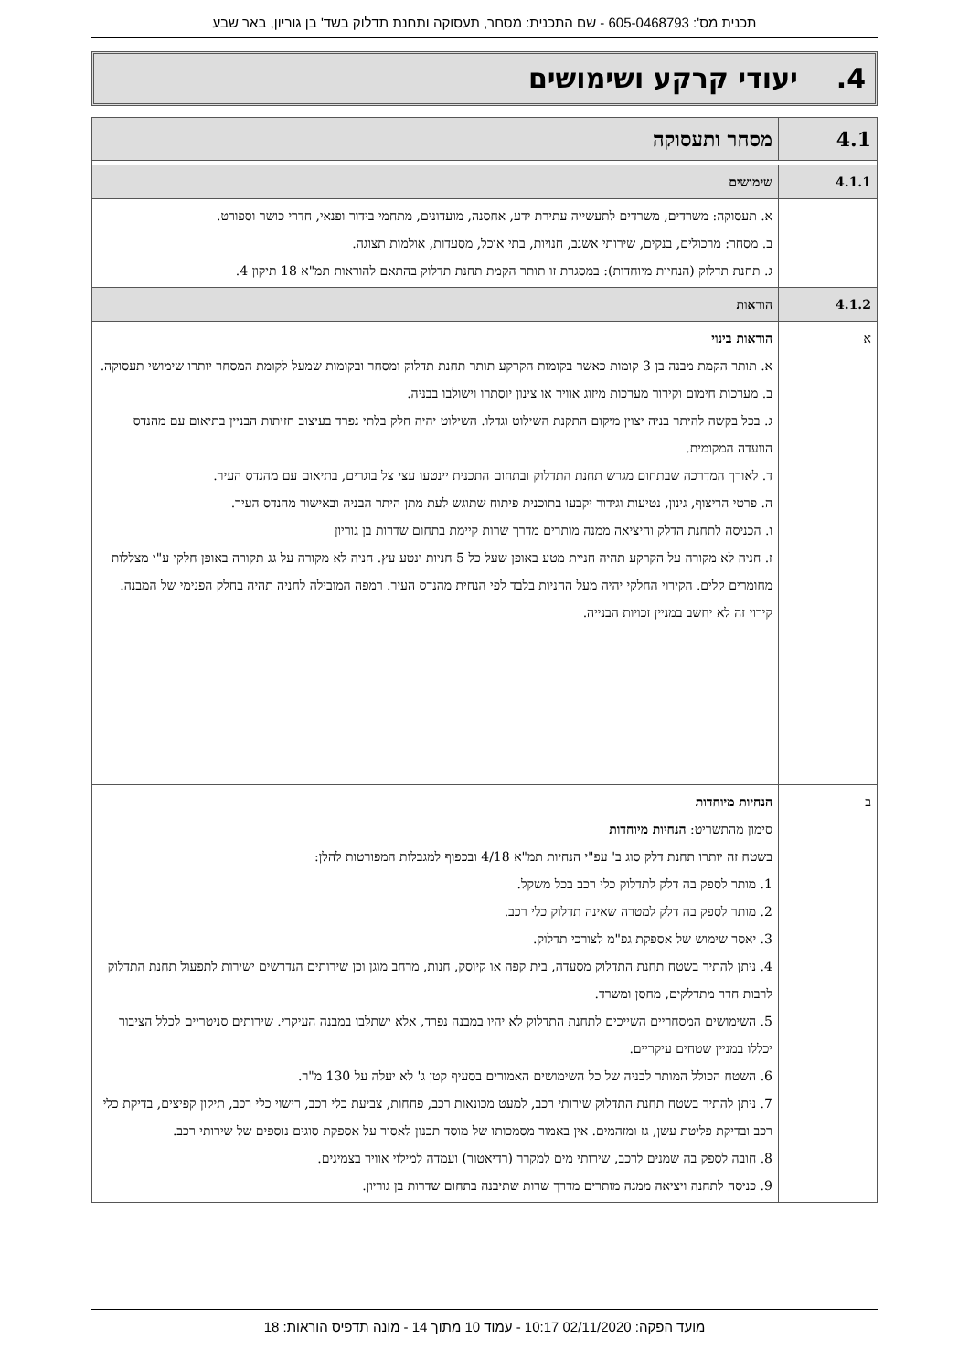תכנית מס': 605-0468793 - שם התכנית: מסחר, תעסוקה ותחנת תדלוק בשד' בן גוריון, באר שבע
4. יעודי קרקע ושימושים
| 4.1 | מסחר ותעסוקה |
| 4.1.1 | שימושים |
| | א. תעסוקה: משרדים, משרדים לתעשייה עתירת ידע, אחסנה, מועדונים, מתחמי בידור ופנאי, חדרי כושר וספורט. ב. מסחר: מרכולים, בנקים, שירותי אשנב, חנויות, בתי אוכל, מסעדות, אולמות תצוגה. ג. תחנת תדלוק (הנחיות מיוחדות): במסגרת זו תותר הקמת תחנת תדלוק בהתאם להוראות תמ"א 18 תיקון 4. |
| 4.1.2 | הוראות |
| א | הוראות בינוי א. תותר הקמת מבנה בן 3 קומות כאשר בקומות הקרקע תותר תחנת תדלוק ומסחר ובקומות שמעל לקומת המסחר יותרו שימושי תעסוקה. ב. מערכות חימום וקירור מערכות מיזוג אוויר או צינון יוסתרו וישולבו בבניה. ג. בכל בקשה להיתר בניה יצוין מיקום התקנת השילוט וגדלו. השילוט יהיה חלק בלתי נפרד בעיצוב חזיתות הבניין בתיאום עם מהנדס הוועדה המקומית. ד. לאורך המדרכה שבתחום מגרש תחנת התדלוק ובתחום התכנית יינטעו עצי צל בוגרים, בתיאום עם מהנדס העיר. ה. פרטי הריצוף, גינון, נטיעות וגידור יקבעו בתוכנית פיתוח שתוגש לעת מתן היתר הבניה ובאישור מהנדס העיר. ו. הכניסה לתחנת הדלק והיציאה ממנה מותרים מדרך שרות קיימת בתחום שדרות בן גוריון ז. חניה לא מקורה על הקרקע תהיה חניית מטע באופן שעל כל 5 חניות ינטע עץ. חניה לא מקורה על גג תקורה באופן חלקי ע"י מצללות מחומרים קלים. הקירוי החלקי יהיה מעל החניות בלבד לפי הנחית מהנדס העיר. רמפה המובילה לחניה תהיה בחלק הפנימי של המבנה. קירוי זה לא יחשב במניין זכויות הבנייה. |
| ב | הנחיות מיוחדות סימון מהתשריט: הנחיות מיוחדות בשטח זה יותרו תחנת דלק סוג ב' עפ"י הנחיות תמ"א 4/18 ובכפוף למגבלות המפורטות להלן: 1. מותר לספק בה דלק לתדלוק כלי רכב בכל משקל. 2. מותר לספק בה דלק למטרה שאינה תדלוק כלי רכב. 3. יאסר שימוש של אספקת גפ"מ לצורכי תדלוק. 4. ניתן להתיר בשטח תחנת התדלוק מסעדה, בית קפה או קיוסק, חנות, מרחב מוגן וכן שירותים הנדרשים ישירות לתפעול תחנת התדלוק לרבות חדר מתדלקים, מחסן ומשרד. 5. השימושים המסחריים השייכים לתחנת התדלוק לא יהיו במבנה נפרד, אלא ישתלבו במבנה העיקרי. שירותים סניטריים לכלל הציבור יכללו במניין שטחים עיקריים. 6. השטח הכולל המותר לבניה של כל השימושים האמורים בסעיף קטן ג' לא יעלה על 130 מ"ר. 7. ניתן להתיר בשטח תחנת התדלוק שירותי רכב, למעט מכונאות רכב, פחחות, צביעת כלי רכב, רישוי כלי רכב, תיקון קפיצים, בדיקת כלי רכב ובדיקת פליטת עשן, גז ומזהמים. אין באמור מסמכותו של מוסד תכנון לאסור על אספקת סוגים נוספים של שירותי רכב. 8. חובה לספק בה שמנים לרכב, שירותי מים למקרר (רדיאטור) ועמדה למילוי אוויר בצמיגים. 9. כניסה לתחנה ויציאה ממנה מותרים מדרך שרות שתיבנה בתחום שדרות בן גוריון. |
מועד הפקה: 02/11/2020 10:17 - עמוד 10 מתוך 14 - מונה תדפיס הוראות: 18